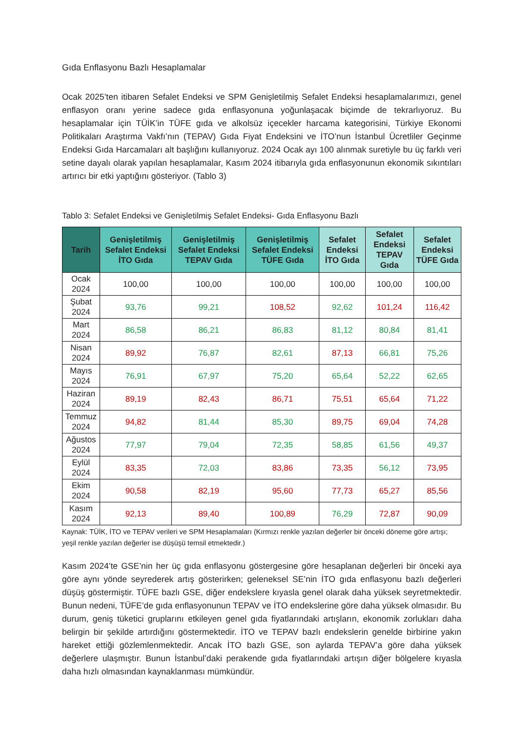Gıda Enflasyonu Bazlı Hesaplamalar
Ocak 2025’ten itibaren Sefalet Endeksi ve SPM Genişletilmiş Sefalet Endeksi hesaplamalarımızı, genel enflasyon oranı yerine sadece gıda enflasyonuna yoğunlaşacak biçimde de tekrarlıyoruz. Bu hesaplamalar için TÜİK’in TÜFE gıda ve alkolsüz içecekler harcama kategorisini, Türkiye Ekonomi Politikaları Araştırma Vakfı’nın (TEPAV) Gıda Fiyat Endeksini ve İTO’nun İstanbul Ücretliler Geçinme Endeksi Gıda Harcamaları alt başlığını kullanıyoruz. 2024 Ocak ayı 100 alınmak suretiyle bu üç farklı veri setine dayalı olarak yapılan hesaplamalar, Kasım 2024 itibarıyla gıda enflasyonunun ekonomik sıkıntıları artırıcı bir etki yaptığını gösteriyor. (Tablo 3)
Tablo 3: Sefalet Endeksi ve Genişletilmiş Sefalet Endeksi- Gıda Enflasyonu Bazlı
| Tarih | Genişletilmiş Sefalet Endeksi İTO Gıda | Genişletilmiş Sefalet Endeksi TEPAV Gıda | Genişletilmiş Sefalet Endeksi TÜFE Gıda | Sefalet Endeksi İTO Gıda | Sefalet Endeksi TEPAV Gıda | Sefalet Endeksi TÜFE Gıda |
| --- | --- | --- | --- | --- | --- | --- |
| Ocak 2024 | 100,00 | 100,00 | 100,00 | 100,00 | 100,00 | 100,00 |
| Şubat 2024 | 93,76 | 99,21 | 108,52 | 92,62 | 101,24 | 116,42 |
| Mart 2024 | 86,58 | 86,21 | 86,83 | 81,12 | 80,84 | 81,41 |
| Nisan 2024 | 89,92 | 76,87 | 82,61 | 87,13 | 66,81 | 75,26 |
| Mayıs 2024 | 76,91 | 67,97 | 75,20 | 65,64 | 52,22 | 62,65 |
| Haziran 2024 | 89,19 | 82,43 | 86,71 | 75,51 | 65,64 | 71,22 |
| Temmuz 2024 | 94,82 | 81,44 | 85,30 | 89,75 | 69,04 | 74,28 |
| Ağustos 2024 | 77,97 | 79,04 | 72,35 | 58,85 | 61,56 | 49,37 |
| Eylül 2024 | 83,35 | 72,03 | 83,86 | 73,35 | 56,12 | 73,95 |
| Ekim 2024 | 90,58 | 82,19 | 95,60 | 77,73 | 65,27 | 85,56 |
| Kasım 2024 | 92,13 | 89,40 | 100,89 | 76,29 | 72,87 | 90,09 |
Kaynak: TÜİK, İTO ve TEPAV verileri ve SPM Hesaplamaları (Kırmızı renkle yazılan değerler bir önceki döneme göre artışı; yeşil renkle yazılan değerler ise düşüşü temsil etmektedir.)
Kasım 2024’te GSE’nin her üç gıda enflasyonu göstergesine göre hesaplanan değerleri bir önceki aya göre aynı yönde seyrederek artış gösterirken; geleneksel SE’nin İTO gıda enflasyonu bazlı değerleri düşüş göstermiştir. TÜFE bazlı GSE, diğer endekslere kıyasla genel olarak daha yüksek seyretmektedir. Bunun nedeni, TÜFE’de gıda enflasyonunun TEPAV ve İTO endekslerine göre daha yüksek olmasıdır. Bu durum, geniş tüketici gruplarını etkileyen genel gıda fiyatlarındaki artışların, ekonomik zorlukları daha belirgin bir şekilde artırdığını göstermektedir. İTO ve TEPAV bazlı endekslerin genelde birbirine yakın hareket ettiği gözlemlenmektedir. Ancak İTO bazlı GSE, son aylarda TEPAV’a göre daha yüksek değerlere ulaşmıştır. Bunun İstanbul’daki perakende gıda fiyatlarındaki artışın diğer bölgelere kıyasla daha hızlı olmasından kaynaklanması mümkündür.